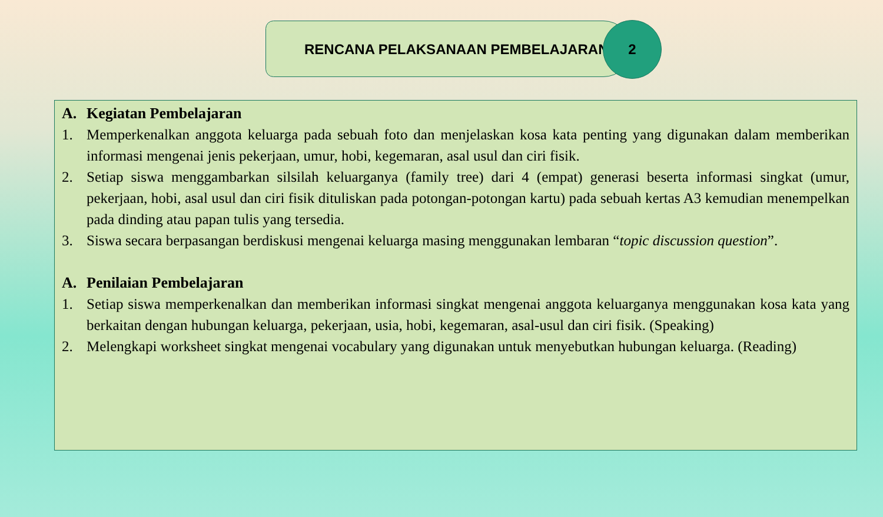RENCANA PELAKSANAAN PEMBELAJARAN
2
A. Kegiatan Pembelajaran
1. Memperkenalkan anggota keluarga pada sebuah foto dan menjelaskan kosa kata penting yang digunakan dalam memberikan informasi mengenai jenis pekerjaan, umur, hobi, kegemaran, asal usul dan ciri fisik.
2. Setiap siswa menggambarkan silsilah keluarganya (family tree) dari 4 (empat) generasi beserta informasi singkat (umur, pekerjaan, hobi, asal usul dan ciri fisik dituliskan pada potongan-potongan kartu) pada sebuah kertas A3 kemudian menempelkan pada dinding atau papan tulis yang tersedia.
3. Siswa secara berpasangan berdiskusi mengenai keluarga masing menggunakan lembaran “topic discussion question”.
A. Penilaian Pembelajaran
1. Setiap siswa memperkenalkan dan memberikan informasi singkat mengenai anggota keluarganya menggunakan kosa kata yang berkaitan dengan hubungan keluarga, pekerjaan, usia, hobi, kegemaran, asal-usul dan ciri fisik. (Speaking)
2. Melengkapi worksheet singkat mengenai vocabulary yang digunakan untuk menyebutkan hubungan keluarga. (Reading)